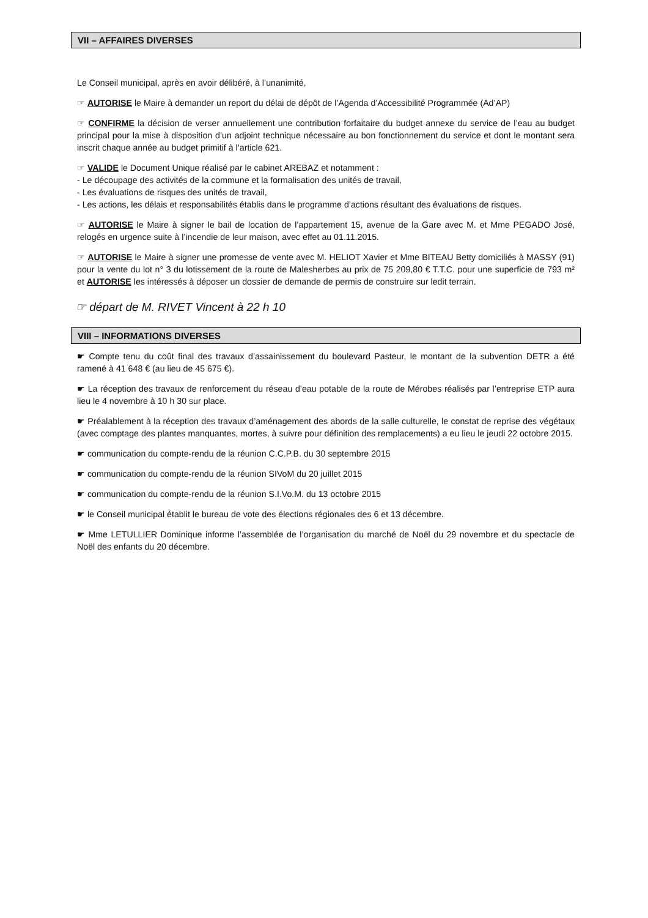VII – AFFAIRES DIVERSES
Le Conseil municipal, après en avoir délibéré, à l’unanimité,
☞ AUTORISE le Maire à demander un report du délai de dépôt de l’Agenda d’Accessibilité Programmée (Ad’AP)
☞ CONFIRME la décision de verser annuellement une contribution forfaitaire du budget annexe du service de l’eau au budget principal pour la mise à disposition d’un adjoint technique nécessaire au bon fonctionnement du service et dont le montant sera inscrit chaque année au budget primitif à l’article 621.
☞ VALIDE le Document Unique réalisé par le cabinet AREBAZ et notamment :
- Le découpage des activités de la commune et la formalisation des unités de travail,
- Les évaluations de risques des unités de travail,
- Les actions, les délais et responsabilités établis dans le programme d’actions résultant des évaluations de risques.
☞ AUTORISE le Maire à signer le bail de location de l’appartement 15, avenue de la Gare avec M. et Mme PEGADO José, relogés en urgence suite à l’incendie de leur maison, avec effet au 01.11.2015.
☞ AUTORISE le Maire à signer une promesse de vente avec M. HELIOT Xavier et Mme BITEAU Betty domiciliés à MASSY (91) pour la vente du lot n° 3 du lotissement de la route de Malesherbes au prix de 75 209,80 € T.T.C. pour une superficie de 793 m² et AUTORISE les intéressés à déposer un dossier de demande de permis de construire sur ledit terrain.
☞ départ de M. RIVET Vincent à 22 h 10
VIII – INFORMATIONS DIVERSES
☛ Compte tenu du coût final des travaux d’assainissement du boulevard Pasteur, le montant de la subvention DETR a été ramené à 41 648 € (au lieu de 45 675 €).
☛ La réception des travaux de renforcement du réseau d’eau potable de la route de Mérobes réalisés par l’entreprise ETP aura lieu le 4 novembre à 10 h 30 sur place.
☛ Préalablement à la réception des travaux d’aménagement des abords de la salle culturelle, le constat de reprise des végétaux (avec comptage des plantes manquantes, mortes, à suivre pour définition des remplacements) a eu lieu le jeudi 22 octobre 2015.
☛ communication du compte-rendu de la réunion C.C.P.B. du 30 septembre 2015
☛ communication du compte-rendu de la réunion SIVoM du 20 juillet 2015
☛ communication du compte-rendu de la réunion S.I.Vo.M. du 13 octobre 2015
☛ le Conseil municipal établit le bureau de vote des élections régionales des 6 et 13 décembre.
☛ Mme LETULLIER Dominique informe l’assemblée de l’organisation du marché de Noël du 29 novembre et du spectacle de Noël des enfants du 20 décembre.